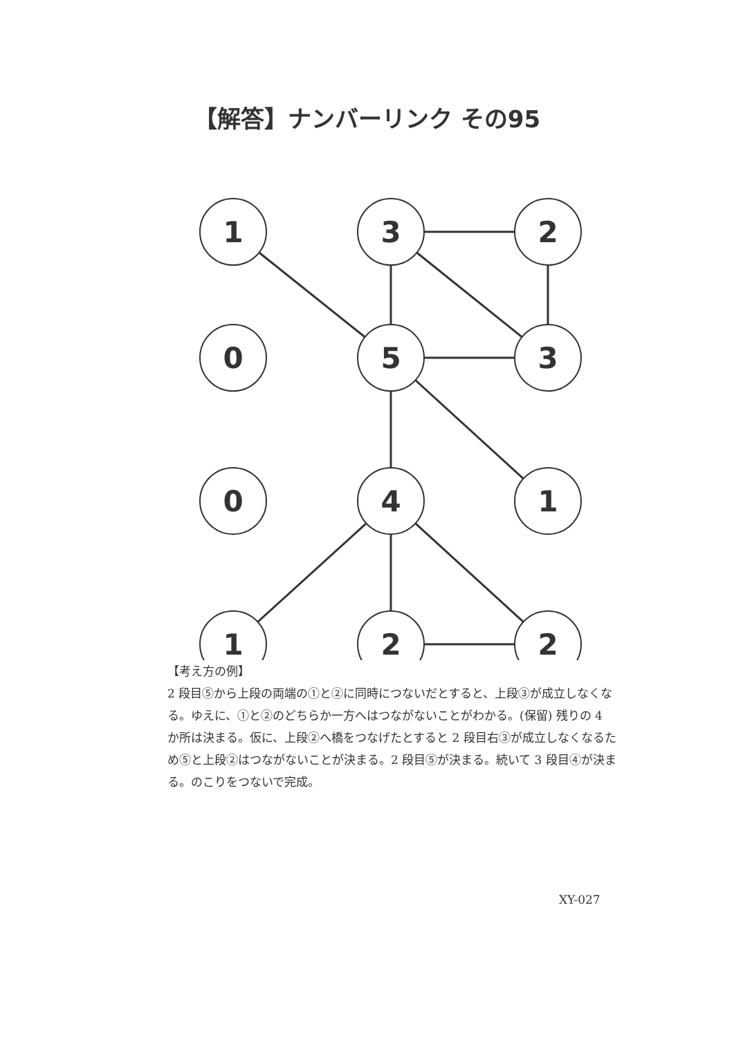【解答】ナンバーリンク その95
1
3
2
0
5
3
0
4
1
1
2
2
【考え方の例】
2 段目⑤から上段の両端の①と②に同時につないだとすると、上段③が成立しなくなる。ゆえに、①と②のどちらか一方へはつながないことがわかる。(保留) 残りの 4 か所は決まる。仮に、上段②へ橋をつなげたとすると 2 段目右③が成立しなくなるため⑤と上段②はつながないことが決まる。2 段目⑤が決まる。続いて 3 段目④が決まる。のこりをつないで完成。
XY-027